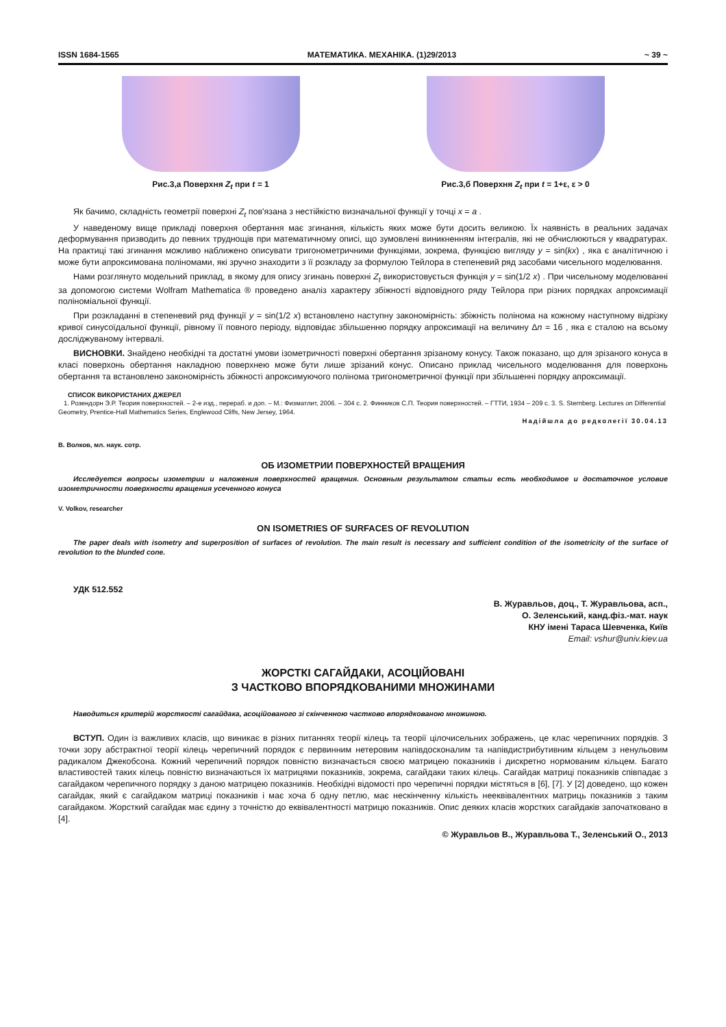ISSN 1684-1565 МАТЕМАТИКА. МЕХАНІКА. (1)29/2013 ~ 39 ~
Рис.3,а Поверхня Z<sub>t</sub> при t = 1 Рис.3,б Поверхня Z<sub>t</sub> при t = 1+ε, ε > 0
Як бачимо, складність геометрії поверхні Z<sub>t</sub> пов'язана з нестійкістю визначальної функції у точці x = a .
У наведеному вище прикладі поверхня обертання має згинання, кількість яких може бути досить великою. Їх наявність в реальних задачах деформування призводить до певних труднощів при математичному описі, що зумовлені виникненням інтегралів, які не обчислюються у квадратурах. На практиці такі згинання можливо наближено описувати тригонометричними функціями, зокрема, функцією вигляду y = sin(kx) , яка є аналітичною і може бути апроксимована поліномами, які зручно знаходити з її розкладу за формулою Тейлора в степеневий ряд засобами чисельного моделювання.
Нами розглянуто модельний приклад, в якому для опису згинань поверхні Z<sub>t</sub> використовується функція y = sin(1/2 x) . При чисельному моделюванні за допомогою системи Wolfram Mathematica ® проведено аналіз характеру збіжності відповідного ряду Тейлора при різних порядках апроксимації поліноміальної функції.
При розкладанні в степеневий ряд функції y = sin(1/2 x) встановлено наступну закономірність: збіжність полінома на кожному наступному відрізку кривої синусоїдальної функції, рівному її повного періоду, відповідає збільшенню порядку апроксимації на величину Δn = 16 , яка є сталою на всьому досліджуваному інтервалі.
ВИСНОВКИ. Знайдено необхідні та достатні умови ізометричності поверхні обертання зрізаному конусу. Також показано, що для зрізаного конуса в класі поверхонь обертання накладною поверхнею може бути лише зрізаний конус. Описано приклад чисельного моделювання для поверхонь обертання та встановлено закономірність збіжності апроксимуючого полінома тригонометричної функції при збільшенні порядку апроксимації.
СПИСОК ВИКОРИСТАНИХ ДЖЕРЕЛ
1. Розендорн Э.Р. Теория поверхностей. – 2-е изд., перераб. и доп. – М.: Физматлит, 2006. – 304 с. 2. Финников С.П. Теория поверхностей. – ГТТИ, 1934 – 209 с. 3. S. Sternberg. Lectures on Differential Geometry, Prentice-Hall Mathematics Series, Englewood Cliffs, New Jersey, 1964.
Надійшла до редколегії 30.04.13
В. Волков, мл. наук. сотр.
ОБ ИЗОМЕТРИИ ПОВЕРХНОСТЕЙ ВРАЩЕНИЯ
Исследуется вопросы изометрии и наложения поверхностей вращения. Основным результатом статьи есть необходимое и достаточное условие изометричности поверхности вращения усеченного конуса
V. Volkov, researcher
ON ISOMETRIES OF SURFACES OF REVOLUTION
The paper deals with isometry and superposition of surfaces of revolution. The main result is necessary and sufficient condition of the isometricity of the surface of revolution to the blunded cone.
УДК 512.552
В. Журавльов, доц., Т. Журавльова, асп.,
О. Зеленський, канд.фіз.-мат. наук
КНУ імені Тараса Шевченка, Київ
Email: vshur@univ.kiev.ua
ЖОРСТКІ САГАЙДАКИ, АСОЦІЙОВАНІ
З ЧАСТКОВО ВПОРЯДКОВАНИМИ МНОЖИНАМИ
Наводиться критерій жорсткості сагайдака, асоційованого зі скінченною частково впорядкованою множиною.
ВСТУП. Один із важливих класів, що виникає в різних питаннях теорії кілець та теорії цілочисельних зображень, це клас черепичних порядків. З точки зору абстрактної теорії кілець черепичний порядок є первинним нетеровим напівдосконалим та напівдистрибутивним кільцем з ненульовим радикалом Джекобсона. Кожний черепичний порядок повністю визначається своєю матрицею показників і дискретно нормованим кільцем. Багато властивостей таких кілець повністю визначаються їх матрицями показників, зокрема, сагайдаки таких кілець. Сагайдак матриці показників співпадає з сагайдаком черепичного порядку з даною матрицею показників. Необхідні відомості про черепичні порядки містяться в [6], [7]. У [2] доведено, що кожен сагайдак, який є сагайдаком матриці показників і має хоча б одну петлю, має нескінченну кількість нееквівалентних матриць показників з таким сагайдаком. Жорсткий сагайдак має єдину з точністю до еквівалентності матрицю показників. Опис деяких класів жорстких сагайдаків започатковано в [4].
© Журавльов В., Журавльова Т., Зеленський О., 2013